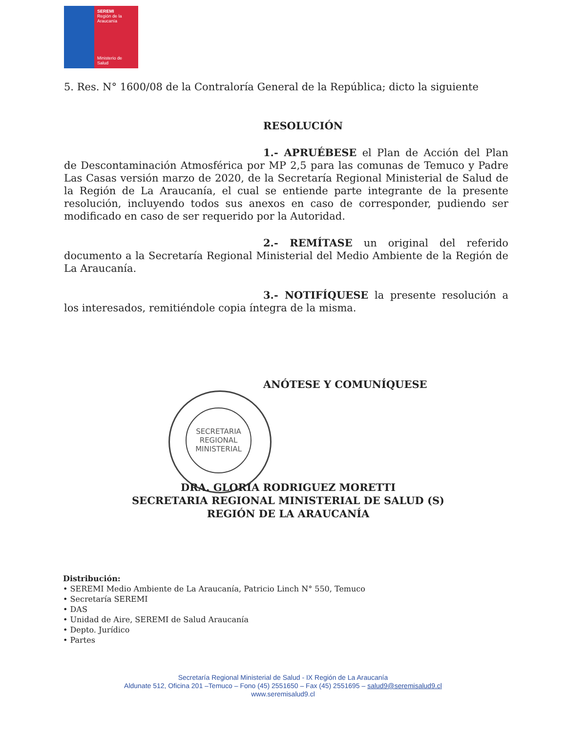SEREMI
Región de la Araucanía
Ministerio de
Salud
5. Res. N° 1600/08 de la Contraloría General de la República; dicto la siguiente
RESOLUCIÓN
1.- APRUÉBESE el Plan de Acción del Plan de Descontaminación Atmosférica por MP 2,5 para las comunas de Temuco y Padre Las Casas versión marzo de 2020, de la Secretaría Regional Ministerial de Salud de la Región de La Araucanía, el cual se entiende parte integrante de la presente resolución, incluyendo todos sus anexos en caso de corresponder, pudiendo ser modificado en caso de ser requerido por la Autoridad.
2.- REMÍTASE un original del referido documento a la Secretaría Regional Ministerial del Medio Ambiente de la Región de La Araucanía.
3.- NOTIFÍQUESE la presente resolución a los interesados, remitiéndole copia íntegra de la misma.
ANÓTESE Y COMUNÍQUESE
SECRETARIA
REGIONAL
MINISTERIAL
DRA. GLORIA RODRIGUEZ MORETTI
SECRETARIA REGIONAL MINISTERIAL DE SALUD (S)
REGIÓN DE LA ARAUCANÍA
Distribución:
• SEREMI Medio Ambiente de La Araucanía, Patricio Linch N° 550, Temuco
• Secretaría SEREMI
• DAS
• Unidad de Aire, SEREMI de Salud Araucanía
• Depto. Jurídico
• Partes
Secretaría Regional Ministerial de Salud - IX Región de La Araucanía
Aldunate 512, Oficina 201 –Temuco – Fono (45) 2551650 – Fax (45) 2551695 – salud9@seremisalud9.cl
www.seremisalud9.cl